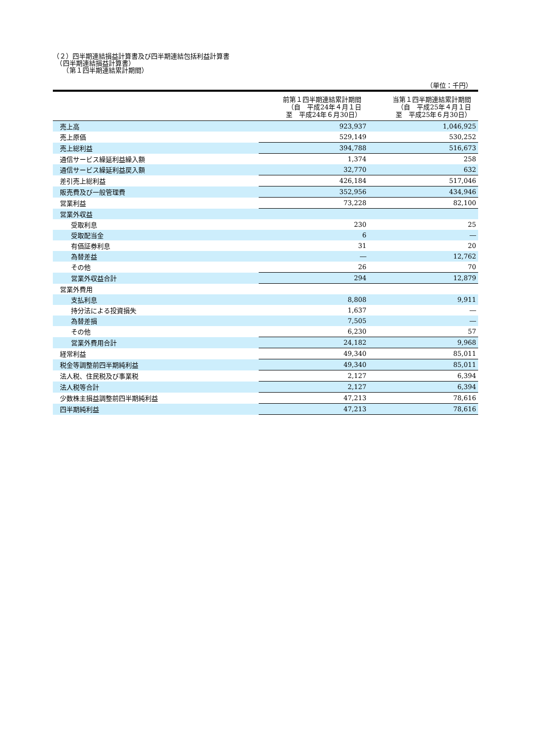（２）四半期連結損益計算書及び四半期連結包括利益計算書
　（四半期連結損益計算書）
　　（第１四半期連結累計期間）
（単位：千円）
| | 前第１四半期連結累計期間 （自 平成24年４月１日 至 平成24年６月30日） | 当第１四半期連結累計期間 （自 平成25年４月１日 至 平成25年６月30日） |
| --- | --- | --- |
| 売上高 | 923,937 | 1,046,925 |
| 売上原価 | 529,149 | 530,252 |
| 売上総利益 | 394,788 | 516,673 |
| 通信サービス繰延利益繰入額 | 1,374 | 258 |
| 通信サービス繰延利益戻入額 | 32,770 | 632 |
| 差引売上総利益 | 426,184 | 517,046 |
| 販売費及び一般管理費 | 352,956 | 434,946 |
| 営業利益 | 73,228 | 82,100 |
| 営業外収益 | | |
| 受取利息 | 230 | 25 |
| 受取配当金 | 6 | ― |
| 有価証券利息 | 31 | 20 |
| 為替差益 | ― | 12,762 |
| その他 | 26 | 70 |
| 営業外収益合計 | 294 | 12,879 |
| 営業外費用 | | |
| 支払利息 | 8,808 | 9,911 |
| 持分法による投資損失 | 1,637 | ― |
| 為替差損 | 7,505 | ― |
| その他 | 6,230 | 57 |
| 営業外費用合計 | 24,182 | 9,968 |
| 経常利益 | 49,340 | 85,011 |
| 税金等調整前四半期純利益 | 49,340 | 85,011 |
| 法人税、住民税及び事業税 | 2,127 | 6,394 |
| 法人税等合計 | 2,127 | 6,394 |
| 少数株主損益調整前四半期純利益 | 47,213 | 78,616 |
| 四半期純利益 | 47,213 | 78,616 |